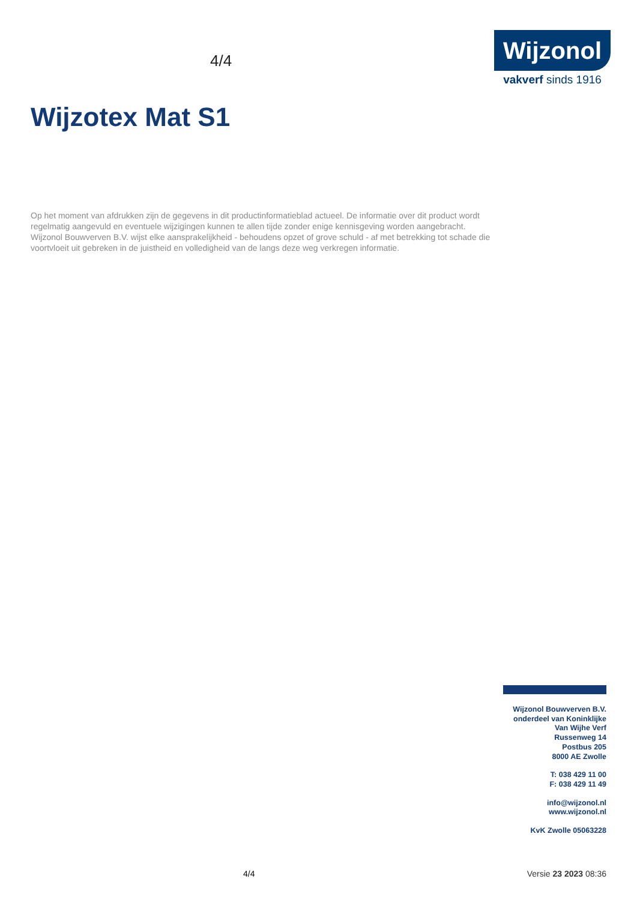4/4
Wijzonol
vakverf sinds 1916
Wijzotex Mat S1
Op het moment van afdrukken zijn de gegevens in dit productinformatieblad actueel. De informatie over dit product wordt regelmatig aangevuld en eventuele wijzigingen kunnen te allen tijde zonder enige kennisgeving worden aangebracht. Wijzonol Bouwverven B.V. wijst elke aansprakelijkheid - behoudens opzet of grove schuld - af met betrekking tot schade die voortvloeit uit gebreken in de juistheid en volledigheid van de langs deze weg verkregen informatie.
Wijzonol Bouwverven B.V.
onderdeel van Koninklijke
Van Wijhe Verf
Russenweg 14
Postbus 205
8000 AE Zwolle
T: 038 429 11 00
F: 038 429 11 49
info@wijzonol.nl
www.wijzonol.nl
KvK Zwolle 05063228
4/4 Versie 23 2023 08:36